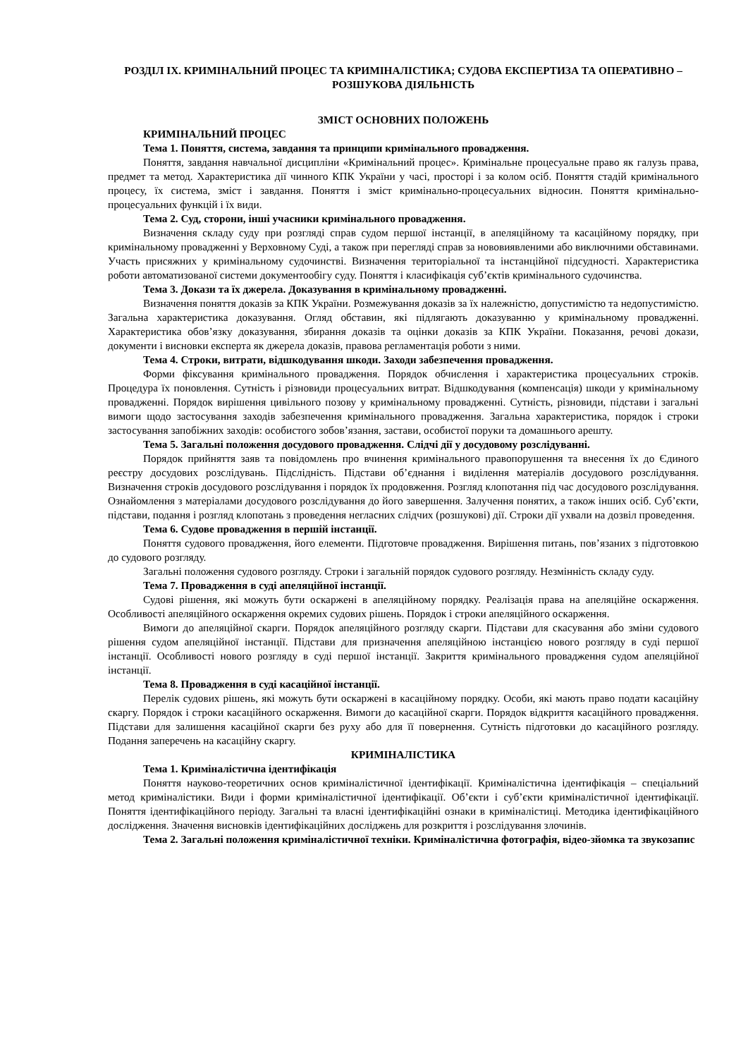РОЗДІЛ IX. КРИМІНАЛЬНИЙ ПРОЦЕС ТА КРИМІНАЛІСТИКА; СУДОВА ЕКСПЕРТИЗА ТА ОПЕРАТИВНО – РОЗШУКОВА ДІЯЛЬНІСТЬ
ЗМІСТ ОСНОВНИХ ПОЛОЖЕНЬ
КРИМІНАЛЬНИЙ ПРОЦЕС
Тема 1. Поняття, система, завдання та принципи кримінального провадження.
Поняття, завдання навчальної дисципліни «Кримінальний процес». Кримінальне процесуальне право як галузь права, предмет та метод. Характеристика дії чинного КПК України у часі, просторі і за колом осіб. Поняття стадій кримінального процесу, їх система, зміст і завдання. Поняття і зміст кримінально-процесуальних відносин. Поняття кримінально-процесуальних функцій і їх види.
Тема 2. Суд, сторони, інші учасники кримінального провадження.
Визначення складу суду при розгляді справ судом першої інстанції, в апеляційному та касаційному порядку, при кримінальному провадженні у Верховному Суді, а також при перегляді справ за нововиявленими або виключними обставинами. Участь присяжних у кримінальному судочинстві. Визначення територіальної та інстанційної підсудності. Характеристика роботи автоматизованої системи документообігу суду. Поняття і класифікація суб’єктів кримінального судочинства.
Тема 3. Докази та їх джерела. Доказування в кримінальному провадженні.
Визначення поняття доказів за КПК України. Розмежування доказів за їх належністю, допустимістю та недопустимістю. Загальна характеристика доказування. Огляд обставин, які підлягають доказуванню у кримінальному провадженні. Характеристика обов’язку доказування, збирання доказів та оцінки доказів за КПК України. Показання, речові докази, документи і висновки експерта як джерела доказів, правова регламентація роботи з ними.
Тема 4. Строки, витрати, відшкодування шкоди. Заходи забезпечення провадження.
Форми фіксування кримінального провадження. Порядок обчислення і характеристика процесуальних строків. Процедура їх поновлення. Сутність і різновиди процесуальних витрат. Відшкодування (компенсація) шкоди у кримінальному провадженні. Порядок вирішення цивільного позову у кримінальному провадженні. Сутність, різновиди, підстави і загальні вимоги щодо застосування заходів забезпечення кримінального провадження. Загальна характеристика, порядок і строки застосування запобіжних заходів: особистого зобов’язання, застави, особистої поруки та домашнього арешту.
Тема 5. Загальні положення досудового провадження. Слідчі дії у досудовому розслідуванні.
Порядок прийняття заяв та повідомлень про вчинення кримінального правопорушення та внесення їх до Єдиного реєстру досудових розслідувань. Підслідність. Підстави об’єднання і виділення матеріалів досудового розслідування. Визначення строків досудового розслідування і порядок їх продовження. Розгляд клопотання під час досудового розслідування. Ознайомлення з матеріалами досудового розслідування до його завершення. Залучення понятих, а також інших осіб. Суб’єкти, підстави, подання і розгляд клопотань з проведення негласних слідчих (розшукові) дії. Строки дії ухвали на дозвіл проведення.
Тема 6. Судове провадження в першій інстанції.
Поняття судового провадження, його елементи. Підготовче провадження. Вирішення питань, пов’язаних з підготовкою до судового розгляду.
Загальні положення судового розгляду. Строки і загальній порядок судового розгляду. Незмінність складу суду.
Тема 7. Провадження в суді апеляційної інстанції.
Судові рішення, які можуть бути оскаржені в апеляційному порядку. Реалізація права на апеляційне оскарження. Особливості апеляційного оскарження окремих судових рішень. Порядок і строки апеляційного оскарження.
Вимоги до апеляційної скарги. Порядок апеляційного розгляду скарги. Підстави для скасування або зміни судового рішення судом апеляційної інстанції. Підстави для призначення апеляційною інстанцією нового розгляду в суді першої інстанції. Особливості нового розгляду в суді першої інстанції. Закриття кримінального провадження судом апеляційної інстанції.
Тема 8. Провадження в суді касаційної інстанції.
Перелік судових рішень, які можуть бути оскаржені в касаційному порядку. Особи, які мають право подати касаційну скаргу. Порядок і строки касаційного оскарження. Вимоги до касаційної скарги. Порядок відкриття касаційного провадження. Підстави для залишення касаційної скарги без руху або для її повернення. Сутність підготовки до касаційного розгляду. Подання заперечень на касаційну скаргу.
КРИМІНАЛІСТИКА
Тема 1. Криміналістична ідентифікація
Поняття науково-теоретичних основ криміналістичної ідентифікації. Криміналістична ідентифікація – спеціальний метод криміналістики. Види і форми криміналістичної ідентифікації. Об’єкти і суб’єкти криміналістичної ідентифікації. Поняття ідентифікаційного періоду. Загальні та власні ідентифікаційні ознаки в криміналістиці. Методика ідентифікаційного дослідження. Значення висновків ідентифікаційних досліджень для розкриття і розслідування злочинів.
Тема 2. Загальні положення криміналістичної техніки. Криміналістична фотографія, відео-зйомка та звукозапис